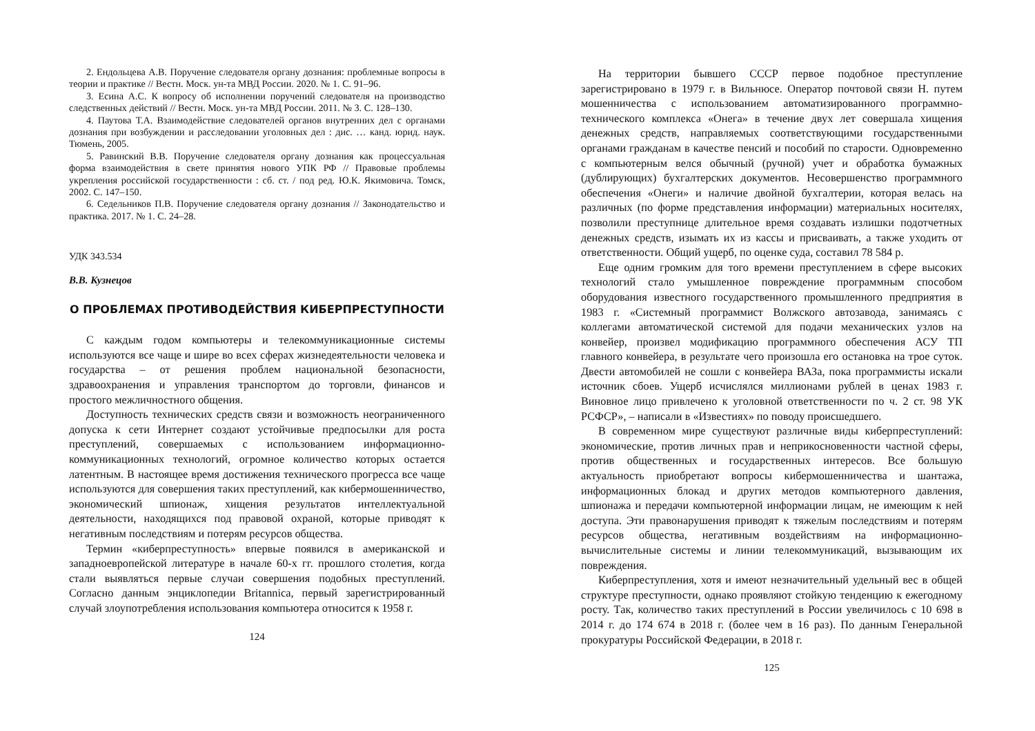2. Ендольцева А.В. Поручение следователя органу дознания: проблемные вопросы в теории и практике // Вестн. Моск. ун-та МВД России. 2020. № 1. С. 91–96.
3. Есина А.С. К вопросу об исполнении поручений следователя на производство следственных действий // Вестн. Моск. ун-та МВД России. 2011. № 3. С. 128–130.
4. Паутова Т.А. Взаимодействие следователей органов внутренних дел с органами дознания при возбуждении и расследовании уголовных дел : дис. … канд. юрид. наук. Тюмень, 2005.
5. Равинский В.В. Поручение следователя органу дознания как процессуальная форма взаимодействия в свете принятия нового УПК РФ // Правовые проблемы укрепления российской государственности : сб. ст. / под ред. Ю.К. Якимовича. Томск, 2002. С. 147–150.
6. Седельников П.В. Поручение следователя органу дознания // Законодательство и практика. 2017. № 1. С. 24–28.
УДК 343.534
В.В. Кузнецов
О ПРОБЛЕМАХ ПРОТИВОДЕЙСТВИЯ КИБЕРПРЕСТУПНОСТИ
С каждым годом компьютеры и телекоммуникационные системы используются все чаще и шире во всех сферах жизнедеятельности человека и государства – от решения проблем национальной безопасности, здравоохранения и управления транспортом до торговли, финансов и простого межличностного общения.
Доступность технических средств связи и возможность неограниченного допуска к сети Интернет создают устойчивые предпосылки для роста преступлений, совершаемых с использованием информационно-коммуникационных технологий, огромное количество которых остается латентным. В настоящее время достижения технического прогресса все чаще используются для совершения таких преступлений, как кибермошенничество, экономический шпионаж, хищения результатов интеллектуальной деятельности, находящихся под правовой охраной, которые приводят к негативным последствиям и потерям ресурсов общества.
Термин «киберпреступность» впервые появился в американской и западноевропейской литературе в начале 60-х гг. прошлого столетия, когда стали выявляться первые случаи совершения подобных преступлений. Согласно данным энциклопедии Britannica, первый зарегистрированный случай злоупотребления использования компьютера относится к 1958 г.
124
На территории бывшего СССР первое подобное преступление зарегистрировано в 1979 г. в Вильнюсе. Оператор почтовой связи Н. путем мошенничества с использованием автоматизированного программно-технического комплекса «Онега» в течение двух лет совершала хищения денежных средств, направляемых соответствующими государственными органами гражданам в качестве пенсий и пособий по старости. Одновременно с компьютерным велся обычный (ручной) учет и обработка бумажных (дублирующих) бухгалтерских документов. Несовершенство программного обеспечения «Онеги» и наличие двойной бухгалтерии, которая велась на различных (по форме представления информации) материальных носителях, позволили преступнице длительное время создавать излишки подотчетных денежных средств, изымать их из кассы и присваивать, а также уходить от ответственности. Общий ущерб, по оценке суда, составил 78 584 р.
Еще одним громким для того времени преступлением в сфере высоких технологий стало умышленное повреждение программным способом оборудования известного государственного промышленного предприятия в 1983 г. «Системный программист Волжского автозавода, занимаясь с коллегами автоматической системой для подачи механических узлов на конвейер, произвел модификацию программного обеспечения АСУ ТП главного конвейера, в результате чего произошла его остановка на трое суток. Двести автомобилей не сошли с конвейера ВАЗа, пока программисты искали источник сбоев. Ущерб исчислялся миллионами рублей в ценах 1983 г. Виновное лицо привлечено к уголовной ответственности по ч. 2 ст. 98 УК РСФСР», – написали в «Известиях» по поводу происшедшего.
В современном мире существуют различные виды киберпреступлений: экономические, против личных прав и неприкосновенности частной сферы, против общественных и государственных интересов. Все большую актуальность приобретают вопросы кибермошенничества и шантажа, информационных блокад и других методов компьютерного давления, шпионажа и передачи компьютерной информации лицам, не имеющим к ней доступа. Эти правонарушения приводят к тяжелым последствиям и потерям ресурсов общества, негативным воздействиям на информационно-вычислительные системы и линии телекоммуникаций, вызывающим их повреждения.
Киберпреступления, хотя и имеют незначительный удельный вес в общей структуре преступности, однако проявляют стойкую тенденцию к ежегодному росту. Так, количество таких преступлений в России увеличилось с 10 698 в 2014 г. до 174 674 в 2018 г. (более чем в 16 раз). По данным Генеральной прокуратуры Российской Федерации, в 2018 г.
125